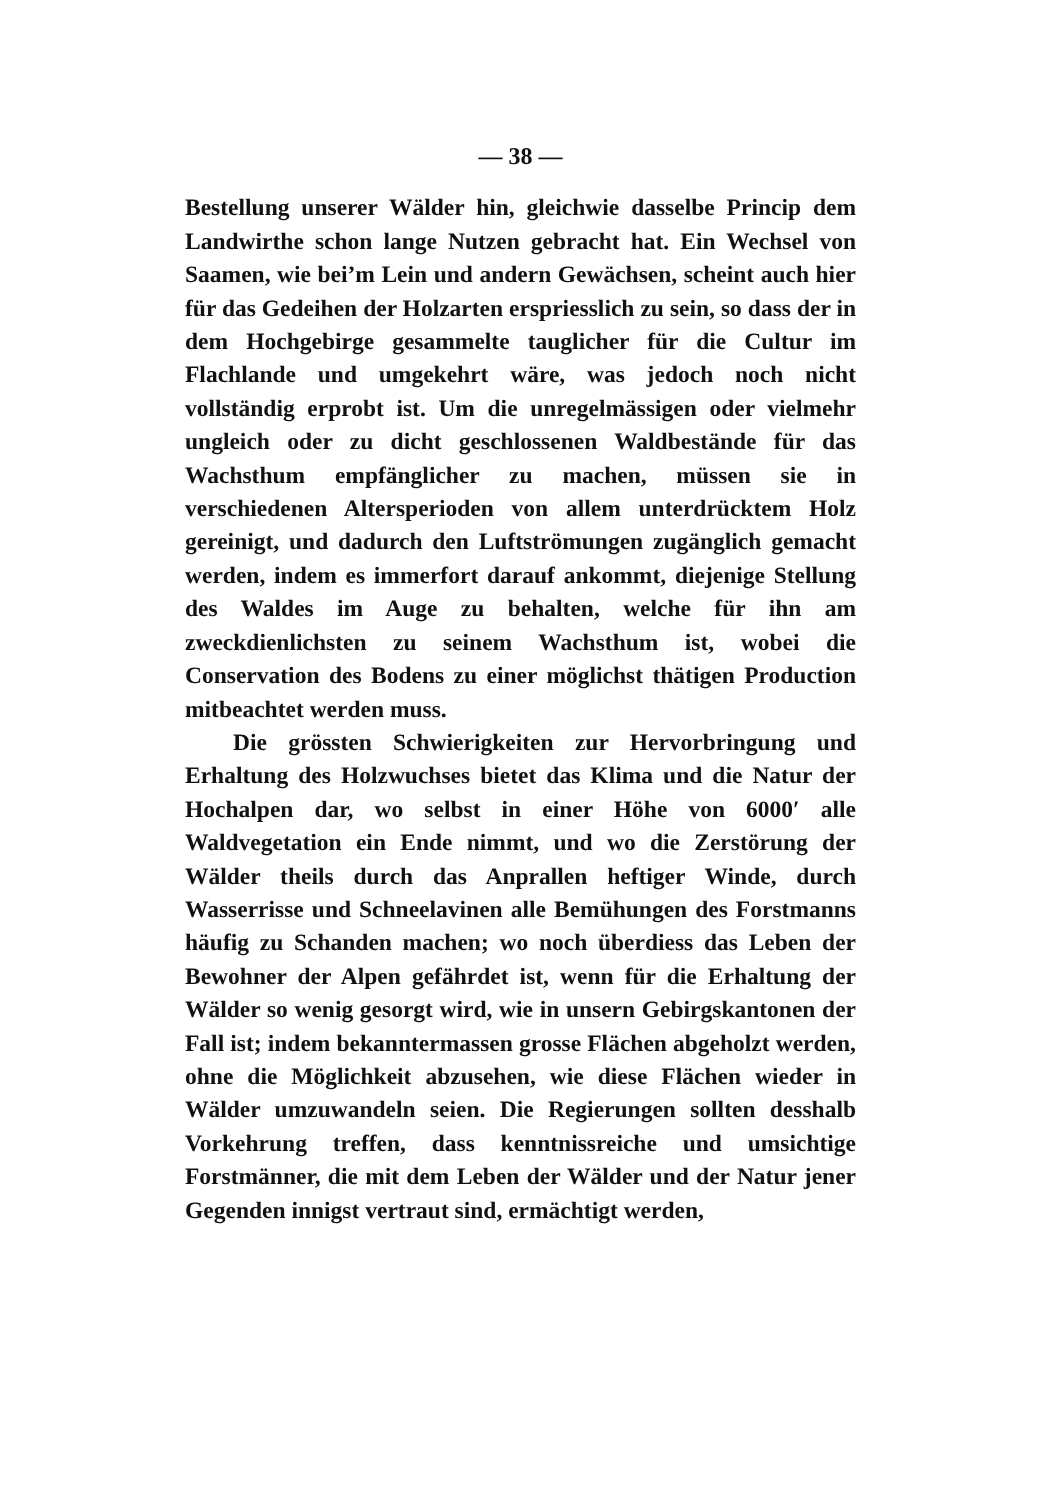— 38 —
Bestellung unserer Wälder hin, gleichwie dasselbe Princip dem Landwirthe schon lange Nutzen gebracht hat. Ein Wechsel von Saamen, wie bei’m Lein und andern Gewächsen, scheint auch hier für das Gedeihen der Holzarten erspriesslich zu sein, so dass der in dem Hochgebirge gesammelte tauglicher für die Cultur im Flachlande und umgekehrt wäre, was jedoch noch nicht vollständig erprobt ist. Um die unregelmässigen oder vielmehr ungleich oder zu dicht geschlossenen Waldbestände für das Wachsthum empfänglicher zu machen, müssen sie in verschiedenen Altersperioden von allem unterdrücktem Holz gereinigt, und dadurch den Luftströmungen zugänglich gemacht werden, indem es immerfort darauf ankommt, diejenige Stellung des Waldes im Auge zu behalten, welche für ihn am zweckdienlichsten zu seinem Wachsthum ist, wobei die Conservation des Bodens zu einer möglichst thätigen Production mitbeachtet werden muss.
Die grössten Schwierigkeiten zur Hervorbringung und Erhaltung des Holzwuchses bietet das Klima und die Natur der Hochalpen dar, wo selbst in einer Höhe von 6000′ alle Waldvegetation ein Ende nimmt, und wo die Zerstörung der Wälder theils durch das Anprallen heftiger Winde, durch Wasserrisse und Schneelavinen alle Bemühungen des Forstmanns häufig zu Schanden machen; wo noch überdiess das Leben der Bewohner der Alpen gefährdet ist, wenn für die Erhaltung der Wälder so wenig gesorgt wird, wie in unsern Gebirgskantonen der Fall ist; indem bekanntermassen grosse Flächen abgeholzt werden, ohne die Möglichkeit abzusehen, wie diese Flächen wieder in Wälder umzuwandeln seien. Die Regierungen sollten desshalb Vorkehrung treffen, dass kenntnissreiche und umsichtige Forstmänner, die mit dem Leben der Wälder und der Natur jener Gegenden innigst vertraut sind, ermächtigt werden,